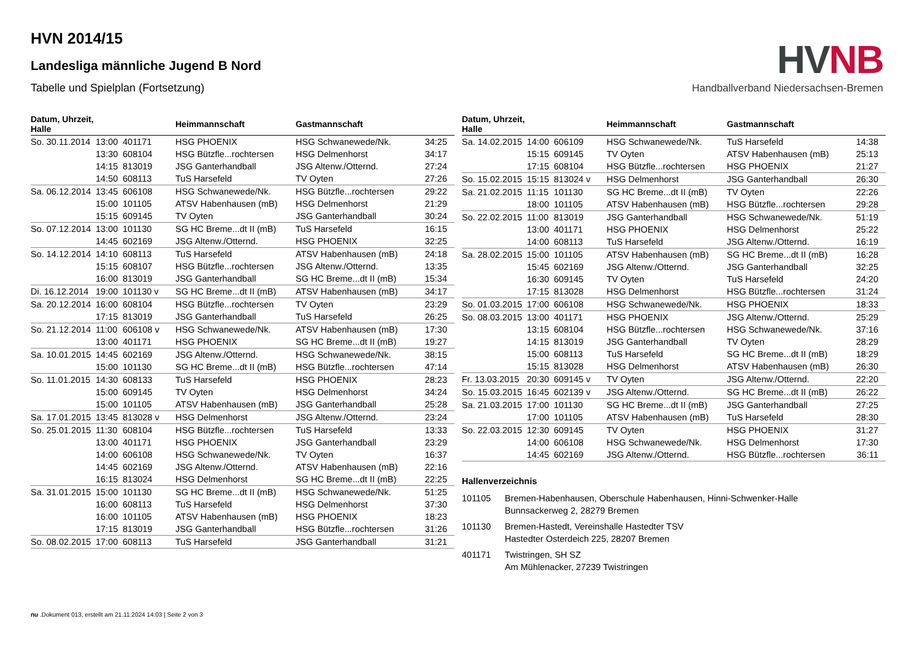HVNB
Handballverband Niedersachsen-Bremen
HVN 2014/15
Landesliga männliche Jugend B Nord
Tabelle und Spielplan (Fortsetzung)
| Datum, Uhrzeit, Halle | | | Heimmannschaft | Gastmannschaft | |
| --- | --- | --- | --- | --- | --- |
| So. 30.11.2014 | 13:00 | 401171 | HSG PHOENIX | HSG Schwanewede/Nk. | 34:25 |
| | 13:30 | 608104 | HSG Bützfle...rochtersen | HSG Delmenhorst | 34:17 |
| | 14:15 | 813019 | JSG Ganterhandball | JSG Altenw./Otternd. | 27:24 |
| | 14:50 | 608113 | TuS Harsefeld | TV Oyten | 27:26 |
| Sa. 06.12.2014 | 13:45 | 606108 | HSG Schwanewede/Nk. | HSG Bützfle...rochtersen | 29:22 |
| | 15:00 | 101105 | ATSV Habenhausen (mB) | HSG Delmenhorst | 21:29 |
| | 15:15 | 609145 | TV Oyten | JSG Ganterhandball | 30:24 |
| So. 07.12.2014 | 13:00 | 101130 | SG HC Breme...dt II (mB) | TuS Harsefeld | 16:15 |
| | 14:45 | 602169 | JSG Altenw./Otternd. | HSG PHOENIX | 32:25 |
| So. 14.12.2014 | 14:10 | 608113 | TuS Harsefeld | ATSV Habenhausen (mB) | 24:18 |
| | 15:15 | 608107 | HSG Bützfle...rochtersen | JSG Altenw./Otternd. | 13:35 |
| | 16:00 | 813019 | JSG Ganterhandball | SG HC Breme...dt II (mB) | 15:34 |
| Di. 16.12.2014 | 19:00 | 101130 v | SG HC Breme...dt II (mB) | ATSV Habenhausen (mB) | 34:17 |
| Sa. 20.12.2014 | 16:00 | 608104 | HSG Bützfle...rochtersen | TV Oyten | 23:29 |
| | 17:15 | 813019 | JSG Ganterhandball | TuS Harsefeld | 26:25 |
| So. 21.12.2014 | 11:00 | 606108 v | HSG Schwanewede/Nk. | ATSV Habenhausen (mB) | 17:30 |
| | 13:00 | 401171 | HSG PHOENIX | SG HC Breme...dt II (mB) | 19:27 |
| Sa. 10.01.2015 | 14:45 | 602169 | JSG Altenw./Otternd. | HSG Schwanewede/Nk. | 38:15 |
| | 15:00 | 101130 | SG HC Breme...dt II (mB) | HSG Bützfle...rochtersen | 47:14 |
| So. 11.01.2015 | 14:30 | 608133 | TuS Harsefeld | HSG PHOENIX | 28:23 |
| | 15:00 | 609145 | TV Oyten | HSG Delmenhorst | 34:24 |
| | 15:00 | 101105 | ATSV Habenhausen (mB) | JSG Ganterhandball | 25:28 |
| Sa. 17.01.2015 | 13:45 | 813028 v | HSG Delmenhorst | JSG Altenw./Otternd. | 23:24 |
| So. 25.01.2015 | 11:30 | 608104 | HSG Bützfle...rochtersen | TuS Harsefeld | 13:33 |
| | 13:00 | 401171 | HSG PHOENIX | JSG Ganterhandball | 23:29 |
| | 14:00 | 606108 | HSG Schwanewede/Nk. | TV Oyten | 16:37 |
| | 14:45 | 602169 | JSG Altenw./Otternd. | ATSV Habenhausen (mB) | 22:16 |
| | 16:15 | 813024 | HSG Delmenhorst | SG HC Breme...dt II (mB) | 22:25 |
| Sa. 31.01.2015 | 15:00 | 101130 | SG HC Breme...dt II (mB) | HSG Schwanewede/Nk. | 51:25 |
| | 16:00 | 608113 | TuS Harsefeld | HSG Delmenhorst | 37:30 |
| | 16:00 | 101105 | ATSV Habenhausen (mB) | HSG PHOENIX | 18:23 |
| | 17:15 | 813019 | JSG Ganterhandball | HSG Bützfle...rochtersen | 31:26 |
| So. 08.02.2015 | 17:00 | 608113 | TuS Harsefeld | JSG Ganterhandball | 31:21 |
| Datum, Uhrzeit, Halle | | | Heimmannschaft | Gastmannschaft | |
| --- | --- | --- | --- | --- | --- |
| Sa. 14.02.2015 | 14:00 | 606109 | HSG Schwanewede/Nk. | TuS Harsefeld | 14:38 |
| | 15:15 | 609145 | TV Oyten | ATSV Habenhausen (mB) | 25:13 |
| | 17:15 | 608104 | HSG Bützfle...rochtersen | HSG PHOENIX | 21:27 |
| So. 15.02.2015 | 15:15 | 813024 v | HSG Delmenhorst | JSG Ganterhandball | 26:30 |
| Sa. 21.02.2015 | 11:15 | 101130 | SG HC Breme...dt II (mB) | TV Oyten | 22:26 |
| | 18:00 | 101105 | ATSV Habenhausen (mB) | HSG Bützfle...rochtersen | 29:28 |
| So. 22.02.2015 | 11:00 | 813019 | JSG Ganterhandball | HSG Schwanewede/Nk. | 51:19 |
| | 13:00 | 401171 | HSG PHOENIX | HSG Delmenhorst | 25:22 |
| | 14:00 | 608113 | TuS Harsefeld | JSG Altenw./Otternd. | 16:19 |
| Sa. 28.02.2015 | 15:00 | 101105 | ATSV Habenhausen (mB) | SG HC Breme...dt II (mB) | 16:28 |
| | 15:45 | 602169 | JSG Altenw./Otternd. | JSG Ganterhandball | 32:25 |
| | 16:30 | 609145 | TV Oyten | TuS Harsefeld | 24:20 |
| | 17:15 | 813028 | HSG Delmenhorst | HSG Bützfle...rochtersen | 31:24 |
| So. 01.03.2015 | 17:00 | 606108 | HSG Schwanewede/Nk. | HSG PHOENIX | 18:33 |
| So. 08.03.2015 | 13:00 | 401171 | HSG PHOENIX | JSG Altenw./Otternd. | 25:29 |
| | 13:15 | 608104 | HSG Bützfle...rochtersen | HSG Schwanewede/Nk. | 37:16 |
| | 14:15 | 813019 | JSG Ganterhandball | TV Oyten | 28:29 |
| | 15:00 | 608113 | TuS Harsefeld | SG HC Breme...dt II (mB) | 18:29 |
| | 15:15 | 813028 | HSG Delmenhorst | ATSV Habenhausen (mB) | 26:30 |
| Fr. 13.03.2015 | 20:30 | 609145 v | TV Oyten | JSG Altenw./Otternd. | 22:20 |
| So. 15.03.2015 | 16:45 | 602139 v | JSG Altenw./Otternd. | SG HC Breme...dt II (mB) | 26:22 |
| Sa. 21.03.2015 | 17:00 | 101130 | SG HC Breme...dt II (mB) | JSG Ganterhandball | 27:25 |
| | 17:00 | 101105 | ATSV Habenhausen (mB) | TuS Harsefeld | 28:30 |
| So. 22.03.2015 | 12:30 | 609145 | TV Oyten | HSG PHOENIX | 31:27 |
| | 14:00 | 606108 | HSG Schwanewede/Nk. | HSG Delmenhorst | 17:30 |
| | 14:45 | 602169 | JSG Altenw./Otternd. | HSG Bützfle...rochtersen | 36:11 |
Hallenverzeichnis
101105 Bremen-Habenhausen, Oberschule Habenhausen, Hinni-Schwenker-Halle
Bunnsackerweg 2, 28279 Bremen
101130 Bremen-Hastedt, Vereinshalle Hastedter TSV
Hastedter Osterdeich 225, 28207 Bremen
401171 Twistringen, SH SZ
Am Mühlenacker, 27239 Twistringen
nu .Dokument 013, erstellt am 21.11.2024 14:03 | Seite 2 von 3